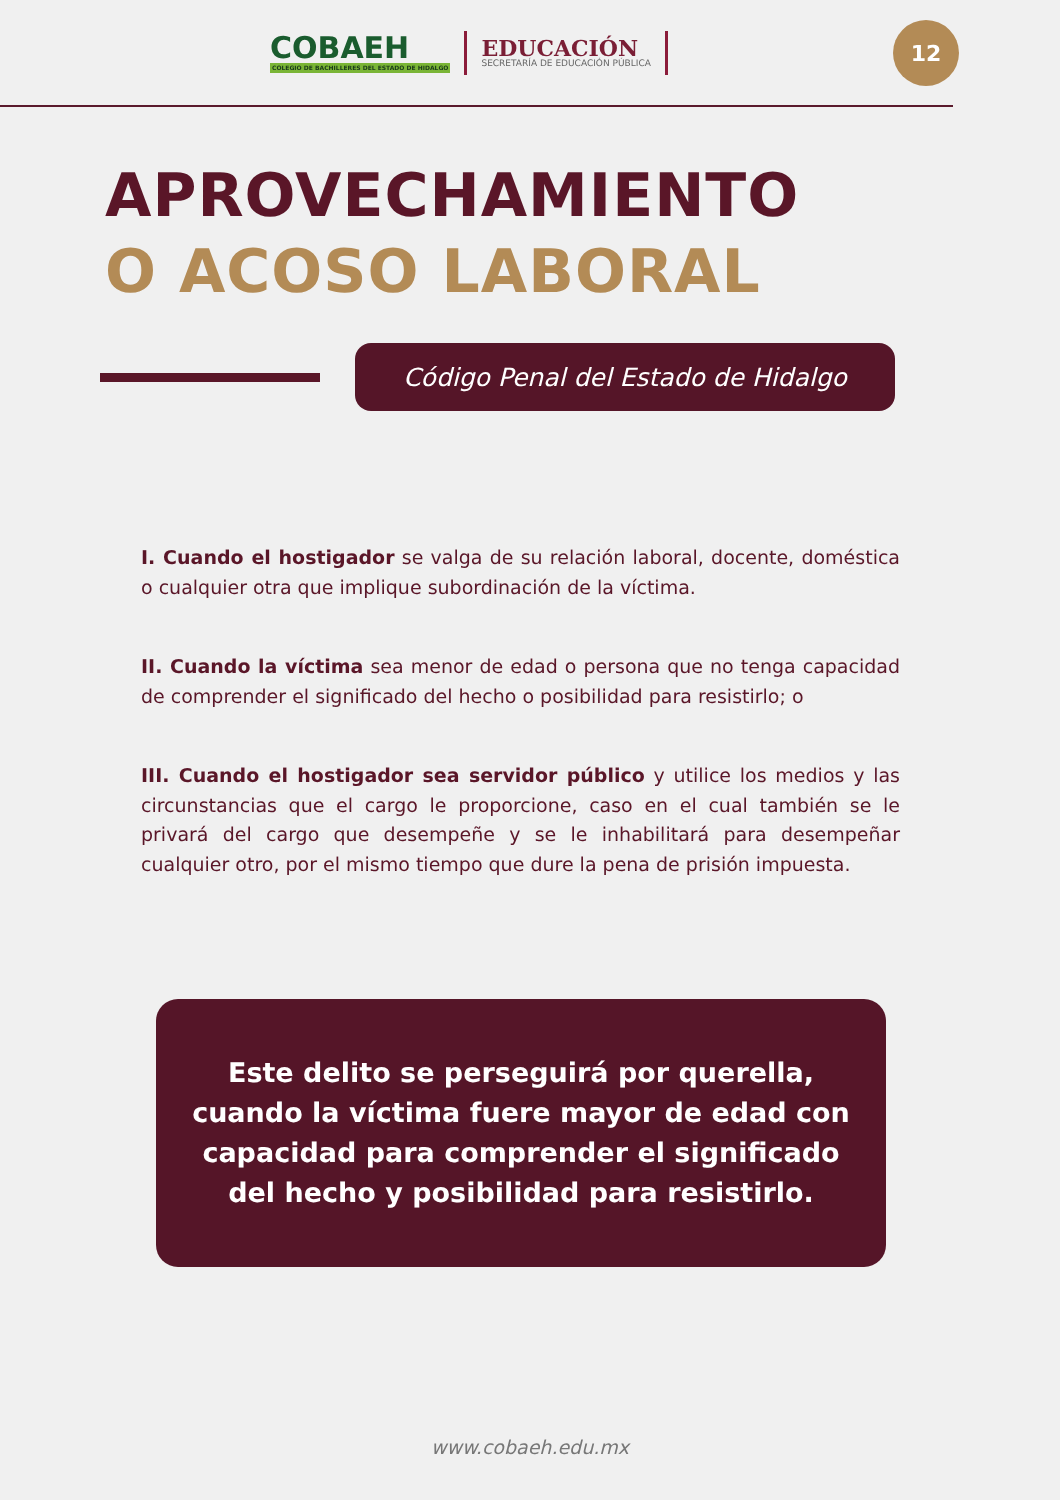COBAEH
COLEGIO DE BACHILLERES DEL ESTADO DE HIDALGO
EDUCACIÓN
SECRETARÍA DE EDUCACIÓN PÚBLICA
12
APROVECHAMIENTO
O ACOSO LABORAL
Código Penal del Estado de Hidalgo
I. Cuando el hostigador se valga de su relación laboral, docente, doméstica o cualquier otra que implique subordinación de la víctima.
II. Cuando la víctima sea menor de edad o persona que no tenga capacidad de comprender el significado del hecho o posibilidad para resistirlo; o
III. Cuando el hostigador sea servidor público y utilice los medios y las circunstancias que el cargo le proporcione, caso en el cual también se le privará del cargo que desempeñe y se le inhabilitará para desempeñar cualquier otro, por el mismo tiempo que dure la pena de prisión impuesta.
Este delito se perseguirá por querella, cuando la víctima fuere mayor de edad con capacidad para comprender el significado del hecho y posibilidad para resistirlo.
www.cobaeh.edu.mx